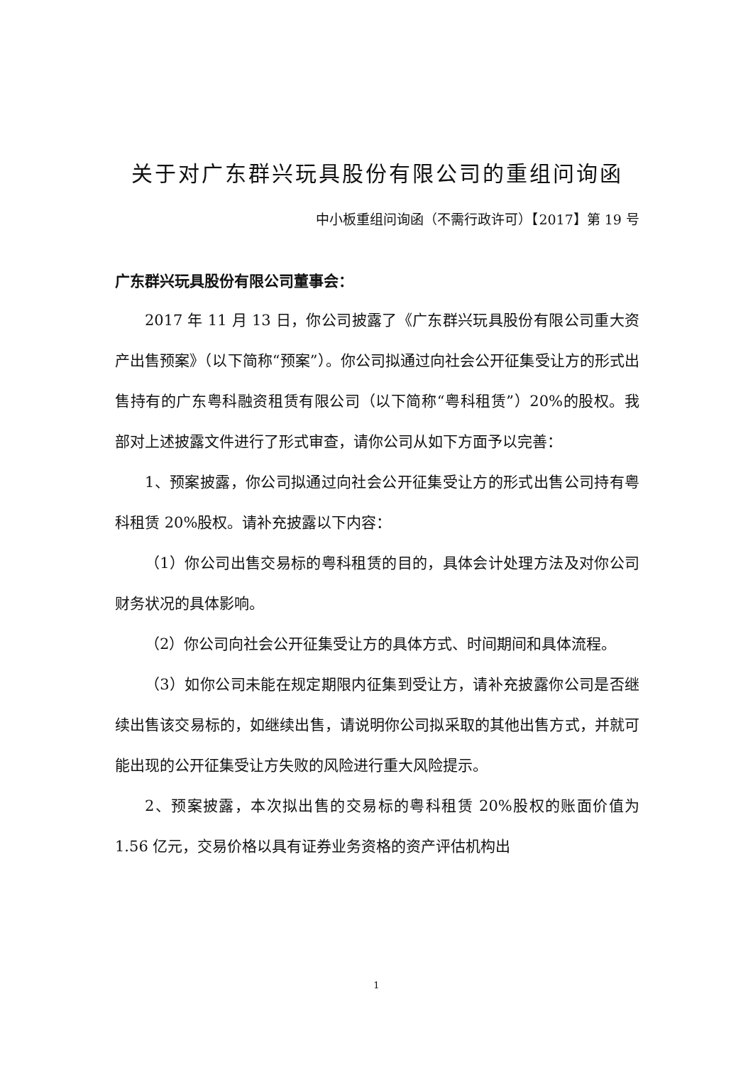关于对广东群兴玩具股份有限公司的重组问询函
中小板重组问询函（不需行政许可）【2017】第 19 号
广东群兴玩具股份有限公司董事会：
2017 年 11 月 13 日，你公司披露了《广东群兴玩具股份有限公司重大资产出售预案》（以下简称“预案”）。你公司拟通过向社会公开征集受让方的形式出售持有的广东粤科融资租赁有限公司（以下简称“粤科租赁”）20%的股权。我部对上述披露文件进行了形式审查，请你公司从如下方面予以完善：
1、预案披露，你公司拟通过向社会公开征集受让方的形式出售公司持有粤科租赁 20%股权。请补充披露以下内容：
（1）你公司出售交易标的粤科租赁的目的，具体会计处理方法及对你公司财务状况的具体影响。
（2）你公司向社会公开征集受让方的具体方式、时间期间和具体流程。
（3）如你公司未能在规定期限内征集到受让方，请补充披露你公司是否继续出售该交易标的，如继续出售，请说明你公司拟采取的其他出售方式，并就可能出现的公开征集受让方失败的风险进行重大风险提示。
2、预案披露，本次拟出售的交易标的粤科租赁 20%股权的账面价值为 1.56 亿元，交易价格以具有证券业务资格的资产评估机构出
1